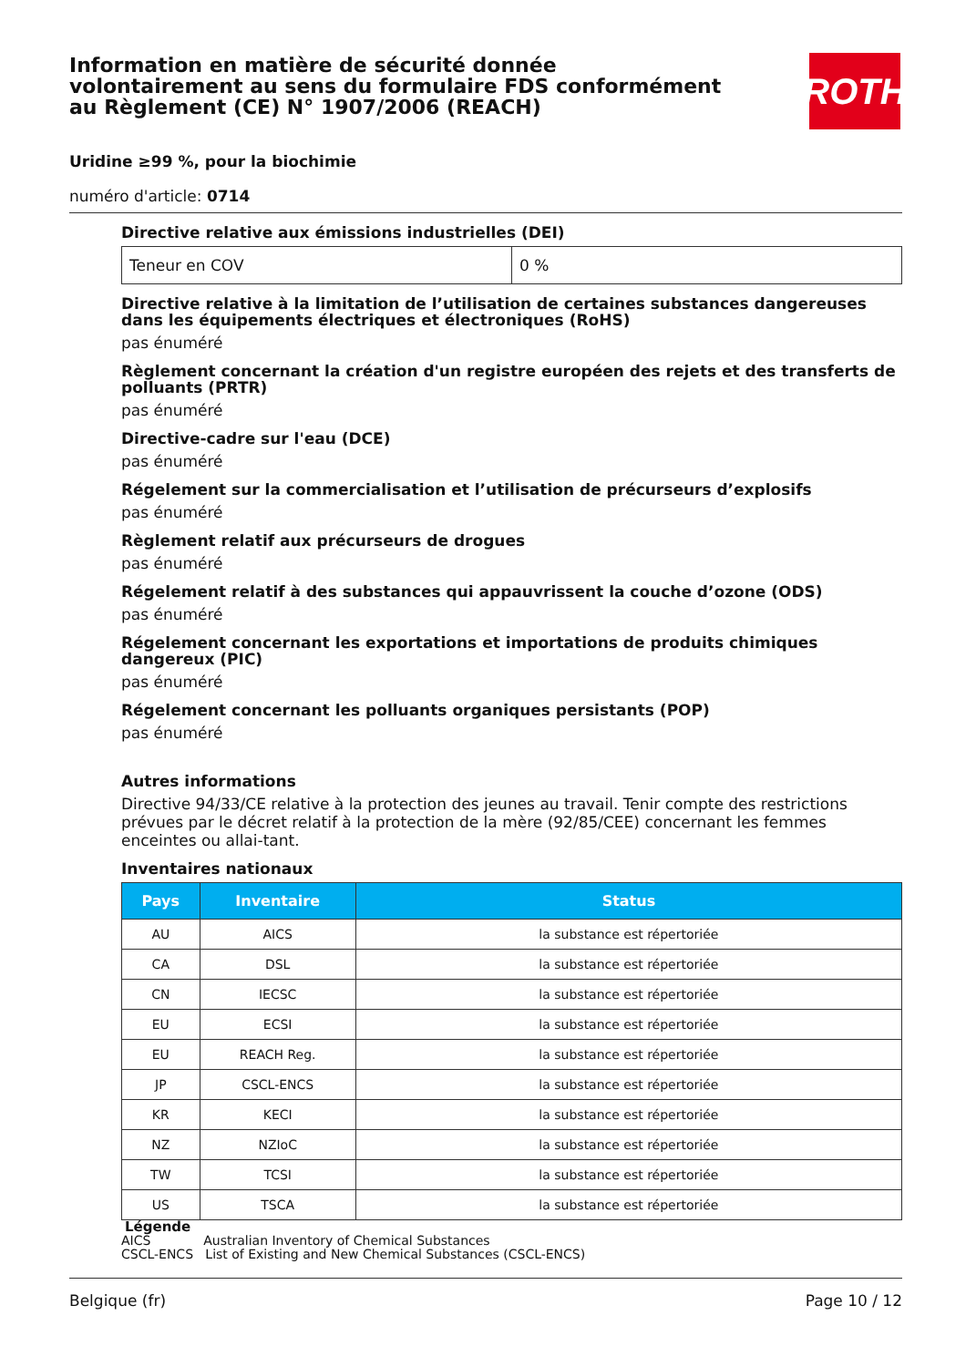Information en matière de sécurité donnée volontairement au sens du formulaire FDS conformément au Règlement (CE) N° 1907/2006 (REACH)
ROTH
Uridine ≥99 %, pour la biochimie
numéro d'article: 0714
Directive relative aux émissions industrielles (DEI)
| Teneur en COV | 0 % |
Directive relative à la limitation de l’utilisation de certaines substances dangereuses dans les équipements électriques et électroniques (RoHS)
pas énuméré
Règlement concernant la création d'un registre européen des rejets et des transferts de polluants (PRTR)
pas énuméré
Directive-cadre sur l'eau (DCE)
pas énuméré
Régelement sur la commercialisation et l’utilisation de précurseurs d’explosifs
pas énuméré
Règlement relatif aux précurseurs de drogues
pas énuméré
Régelement relatif à des substances qui appauvrissent la couche d’ozone (ODS)
pas énuméré
Régelement concernant les exportations et importations de produits chimiques dangereux (PIC)
pas énuméré
Régelement concernant les polluants organiques persistants (POP)
pas énuméré
Autres informations
Directive 94/33/CE relative à la protection des jeunes au travail. Tenir compte des restrictions prévues par le décret relatif à la protection de la mère (92/85/CEE) concernant les femmes enceintes ou allai-tant.
Inventaires nationaux
| Pays | Inventaire | Status |
| --- | --- | --- |
| AU | AICS | la substance est répertoriée |
| CA | DSL | la substance est répertoriée |
| CN | IECSC | la substance est répertoriée |
| EU | ECSI | la substance est répertoriée |
| EU | REACH Reg. | la substance est répertoriée |
| JP | CSCL-ENCS | la substance est répertoriée |
| KR | KECI | la substance est répertoriée |
| NZ | NZIoC | la substance est répertoriée |
| TW | TCSI | la substance est répertoriée |
| US | TSCA | la substance est répertoriée |
Légende
AICS Australian Inventory of Chemical Substances
CSCL-ENCS List of Existing and New Chemical Substances (CSCL-ENCS)
Belgique (fr) Page 10 / 12